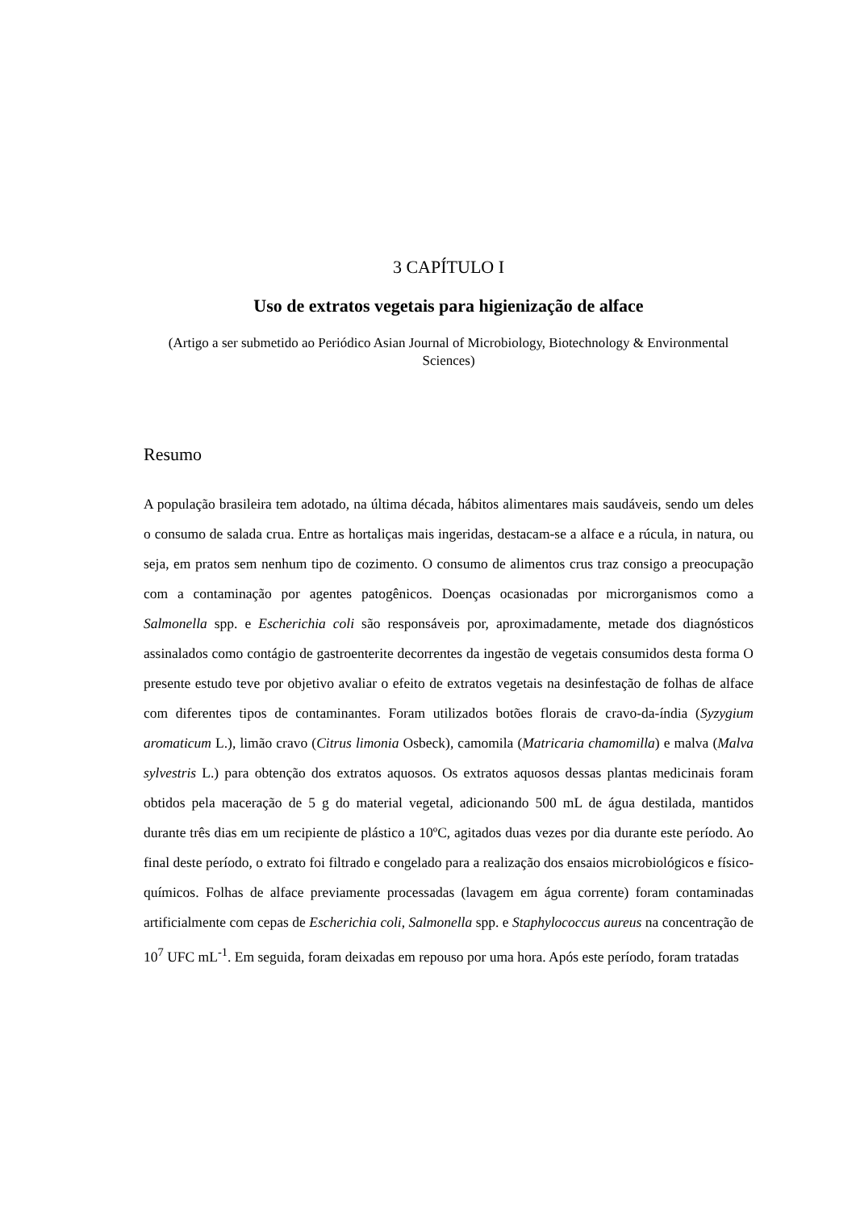3 CAPÍTULO I
Uso de extratos vegetais para higienização de alface
(Artigo a ser submetido ao Periódico Asian Journal of Microbiology, Biotechnology & Environmental Sciences)
Resumo
A população brasileira tem adotado, na última década, hábitos alimentares mais saudáveis, sendo um deles o consumo de salada crua. Entre as hortaliças mais ingeridas, destacam-se a alface e a rúcula, in natura, ou seja, em pratos sem nenhum tipo de cozimento. O consumo de alimentos crus traz consigo a preocupação com a contaminação por agentes patogênicos. Doenças ocasionadas por microrganismos como a Salmonella spp. e Escherichia coli são responsáveis por, aproximadamente, metade dos diagnósticos assinalados como contágio de gastroenterite decorrentes da ingestão de vegetais consumidos desta forma O presente estudo teve por objetivo avaliar o efeito de extratos vegetais na desinfestação de folhas de alface com diferentes tipos de contaminantes. Foram utilizados botões florais de cravo-da-índia (Syzygium aromaticum L.), limão cravo (Citrus limonia Osbeck), camomila (Matricaria chamomilla) e malva (Malva sylvestris L.) para obtenção dos extratos aquosos. Os extratos aquosos dessas plantas medicinais foram obtidos pela maceração de 5 g do material vegetal, adicionando 500 mL de água destilada, mantidos durante três dias em um recipiente de plástico a 10ºC, agitados duas vezes por dia durante este período. Ao final deste período, o extrato foi filtrado e congelado para a realização dos ensaios microbiológicos e físico-químicos. Folhas de alface previamente processadas (lavagem em água corrente) foram contaminadas artificialmente com cepas de Escherichia coli, Salmonella spp. e Staphylococcus aureus na concentração de 10<sup>7</sup> UFC mL<sup>-1</sup>. Em seguida, foram deixadas em repouso por uma hora. Após este período, foram tratadas